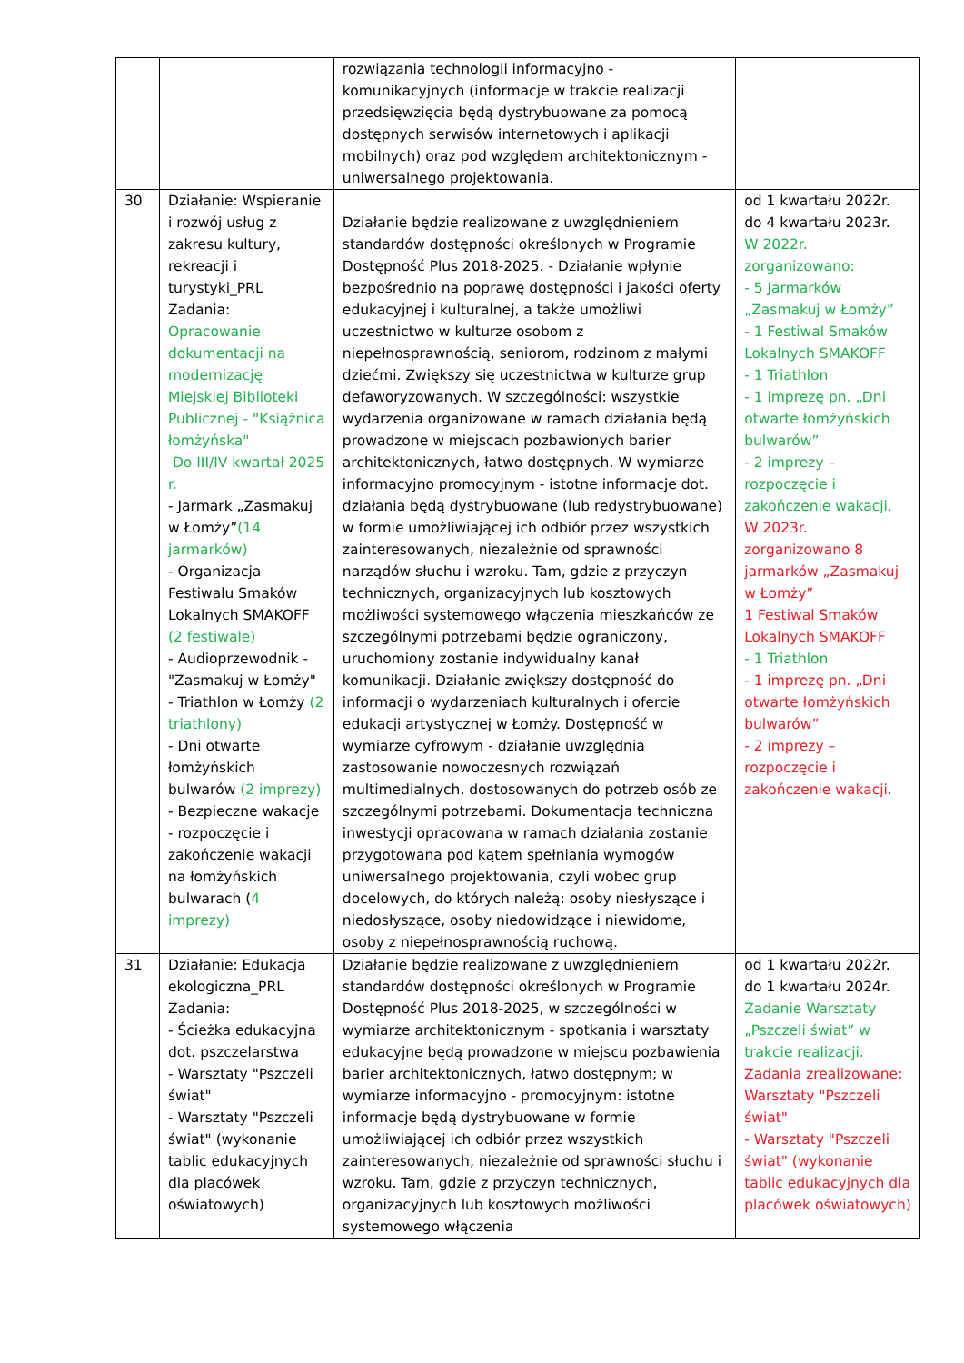| | | rozwiązania technologii informacyjno - komunikacyjnych (informacje w trakcie realizacji przedsięwzięcia będą dystrybuowane za pomocą dostępnych serwisów internetowych i aplikacji mobilnych) oraz pod względem architektonicznym - uniwersalnego projektowania. | |
| 30 | Działanie: Wspieranie i rozwój usług z zakresu kultury, rekreacji i turystyki_PRL Zadania: Opracowanie dokumentacji na modernizację Miejskiej Biblioteki Publicznej - "Książnica łomżyńska" Do III/IV kwartał 2025 r. - Jarmark „Zasmakuj w Łomży” (14 jarmarków) - Organizacja Festiwalu Smaków Lokalnych SMAKOFF (2 festiwale) - Audioprzewodnik - "Zasmakuj w Łomży" - Triathlon w Łomży (2 triathlony) - Dni otwarte łomżyńskich bulwarów (2 imprezy) - Bezpieczne wakacje - rozpoczęcie i zakończenie wakacji na łomżyńskich bulwarach ( 4 imprezy) | Działanie będzie realizowane z uwzględnieniem standardów dostępności określonych w Programie Dostępność Plus 2018-2025. - Działanie wpłynie bezpośrednio na poprawę dostępności i jakości oferty edukacyjnej i kulturalnej, a także umożliwi uczestnictwo w kulturze osobom z niepełnosprawnością, seniorom, rodzinom z małymi dziećmi. Zwiększy się uczestnictwa w kulturze grup defaworyzowanych. W szczególności: wszystkie wydarzenia organizowane w ramach działania będą prowadzone w miejscach pozbawionych barier architektonicznych, łatwo dostępnych. W wymiarze informacyjno promocyjnym - istotne informacje dot. działania będą dystrybuowane (lub redystrybuowane) w formie umożliwiającej ich odbiór przez wszystkich zainteresowanych, niezależnie od sprawności narządów słuchu i wzroku. Tam, gdzie z przyczyn technicznych, organizacyjnych lub kosztowych możliwości systemowego włączenia mieszkańców ze szczególnymi potrzebami będzie ograniczony, uruchomiony zostanie indywidualny kanał komunikacji. Działanie zwiększy dostępność do informacji o wydarzeniach kulturalnych i ofercie edukacji artystycznej w Łomży. Dostępność w wymiarze cyfrowym - działanie uwzględnia zastosowanie nowoczesnych rozwiązań multimedialnych, dostosowanych do potrzeb osób ze szczególnymi potrzebami. Dokumentacja techniczna inwestycji opracowana w ramach działania zostanie przygotowana pod kątem spełniania wymogów uniwersalnego projektowania, czyli wobec grup docelowych, do których należą: osoby niesłyszące i niedosłyszące, osoby niedowidzące i niewidome, osoby z niepełnosprawnością ruchową. | od 1 kwartału 2022r. do 4 kwartału 2023r. W 2022r. zorganizowano: - 5 Jarmarków „Zasmakuj w Łomży” - 1 Festiwal Smaków Lokalnych SMAKOFF - 1 Triathlon - 1 imprezę pn. „Dni otwarte łomżyńskich bulwarów” - 2 imprezy – rozpoczęcie i zakończenie wakacji. W 2023r. zorganizowano 8 jarmarków „Zasmakuj w Łomży” 1 Festiwal Smaków Lokalnych SMAKOFF - 1 Triathlon - 1 imprezę pn. „Dni otwarte łomżyńskich bulwarów” - 2 imprezy – rozpoczęcie i zakończenie wakacji. |
| 31 | Działanie: Edukacja ekologiczna_PRL Zadania: - Ścieżka edukacyjna dot. pszczelarstwa - Warsztaty "Pszczeli świat" - Warsztaty "Pszczeli świat" (wykonanie tablic edukacyjnych dla placówek oświatowych) | Działanie będzie realizowane z uwzględnieniem standardów dostępności określonych w Programie Dostępność Plus 2018-2025, w szczególności w wymiarze architektonicznym - spotkania i warsztaty edukacyjne będą prowadzone w miejscu pozbawienia barier architektonicznych, łatwo dostępnym; w wymiarze informacyjno - promocyjnym: istotne informacje będą dystrybuowane w formie umożliwiającej ich odbiór przez wszystkich zainteresowanych, niezależnie od sprawności słuchu i wzroku. Tam, gdzie z przyczyn technicznych, organizacyjnych lub kosztowych możliwości systemowego włączenia | od 1 kwartału 2022r. do 1 kwartału 2024r. Zadanie Warsztaty „Pszczeli świat” w trakcie realizacji. Zadania zrealizowane: Warsztaty "Pszczeli świat" - Warsztaty "Pszczeli świat" (wykonanie tablic edukacyjnych dla placówek oświatowych) |